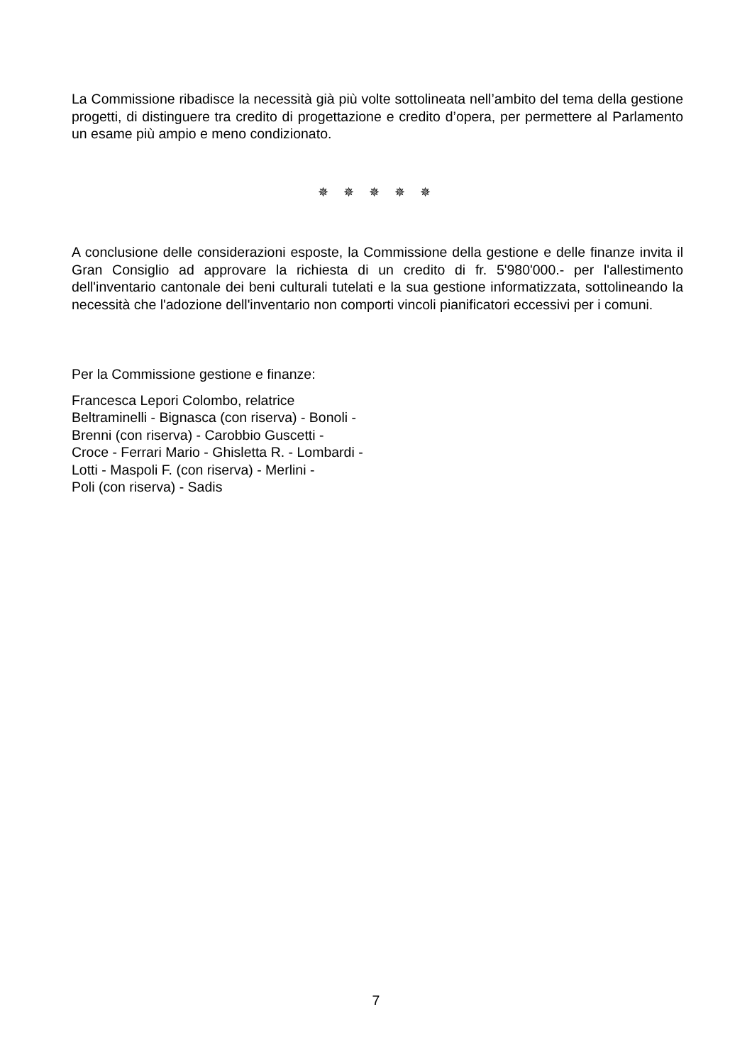La Commissione ribadisce la necessità già più volte sottolineata nell’ambito del tema della gestione progetti, di distinguere tra credito di progettazione e credito d’opera, per permettere al Parlamento un esame più ampio e meno condizionato.
✵ ✵ ✵ ✵ ✵
A conclusione delle considerazioni esposte, la Commissione della gestione e delle finanze invita il Gran Consiglio ad approvare la richiesta di un credito di fr. 5'980'000.- per l'allestimento dell'inventario cantonale dei beni culturali tutelati e la sua gestione informatizzata, sottolineando la necessità che l'adozione dell'inventario non comporti vincoli pianificatori eccessivi per i comuni.
Per la Commissione gestione e finanze:
Francesca Lepori Colombo, relatrice
Beltraminelli - Bignasca (con riserva) - Bonoli -
Brenni (con riserva) - Carobbio Guscetti -
Croce - Ferrari Mario - Ghisletta R. - Lombardi -
Lotti - Maspoli F. (con riserva) - Merlini -
Poli (con riserva) - Sadis
7